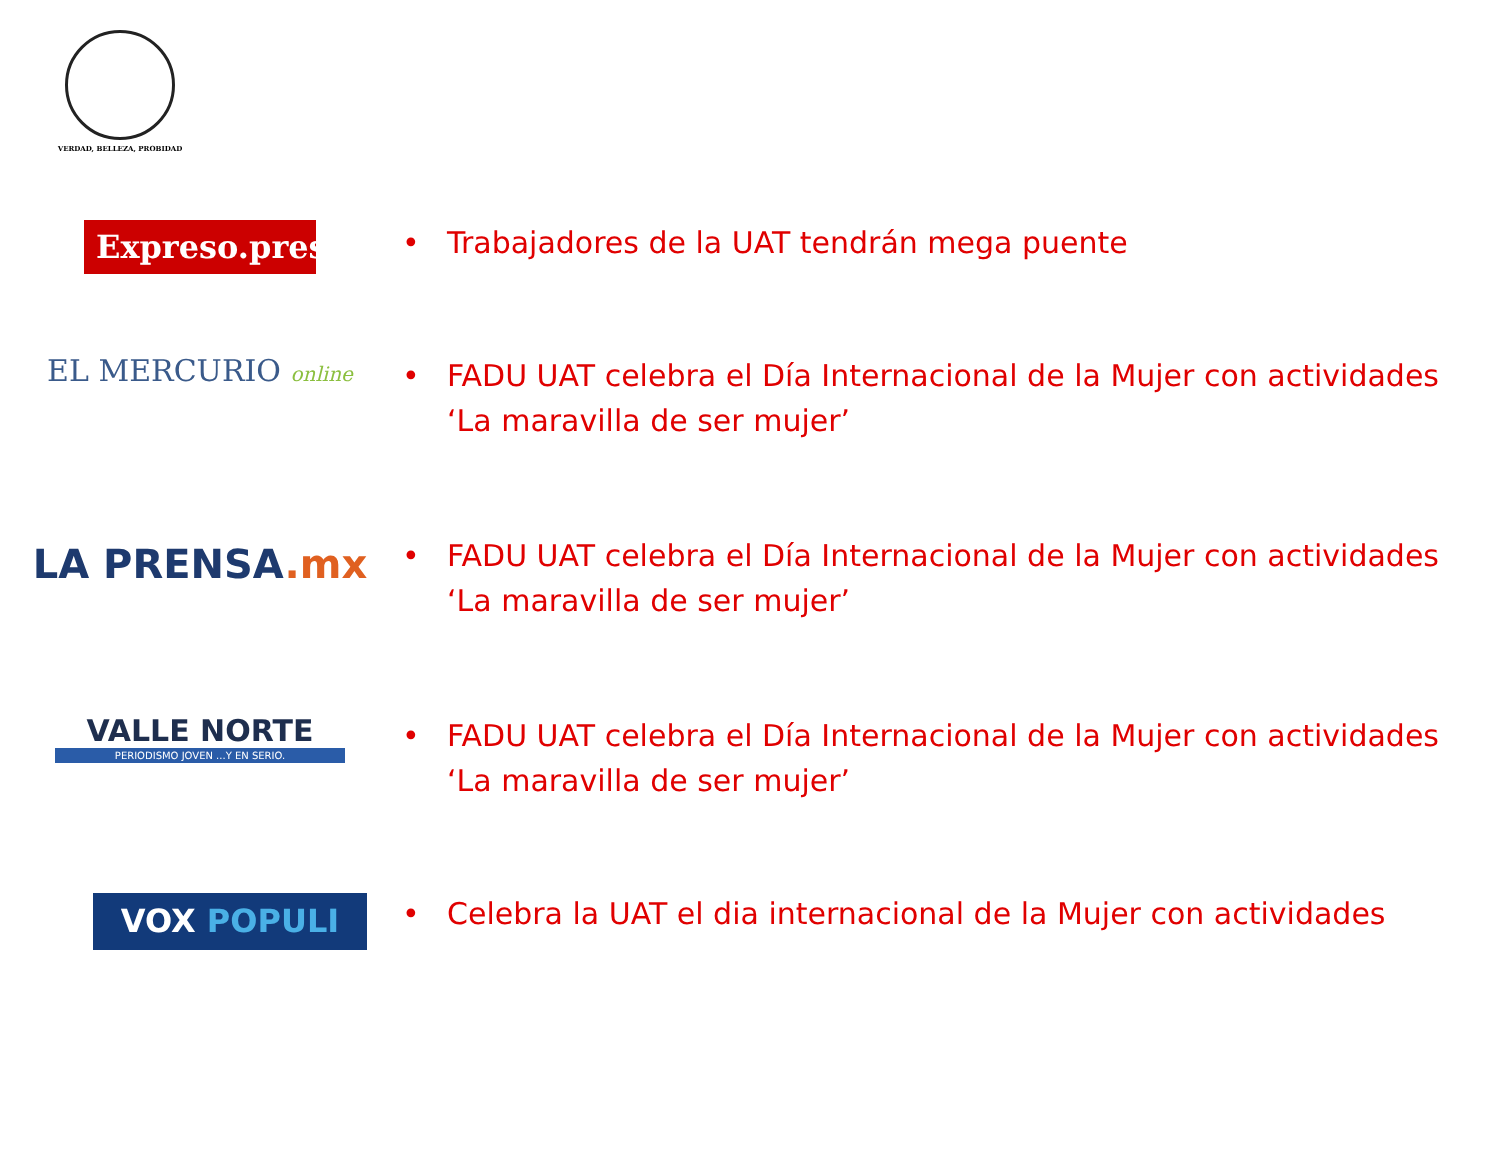VERDAD, BELLEZA, PROBIDAD
Expreso.press
• Trabajadores de la UAT tendrán mega puente
EL MERCURIO online
• FADU UAT celebra el Día Internacional de la Mujer con actividades ‘La maravilla de ser mujer’
LA PRENSA.mx
• FADU UAT celebra el Día Internacional de la Mujer con actividades ‘La maravilla de ser mujer’
VALLE NORTE
PERIODISMO JOVEN ...Y EN SERIO.
• FADU UAT celebra el Día Internacional de la Mujer con actividades ‘La maravilla de ser mujer’
VOX POPULI
• Celebra la UAT el dia internacional de la Mujer con actividades